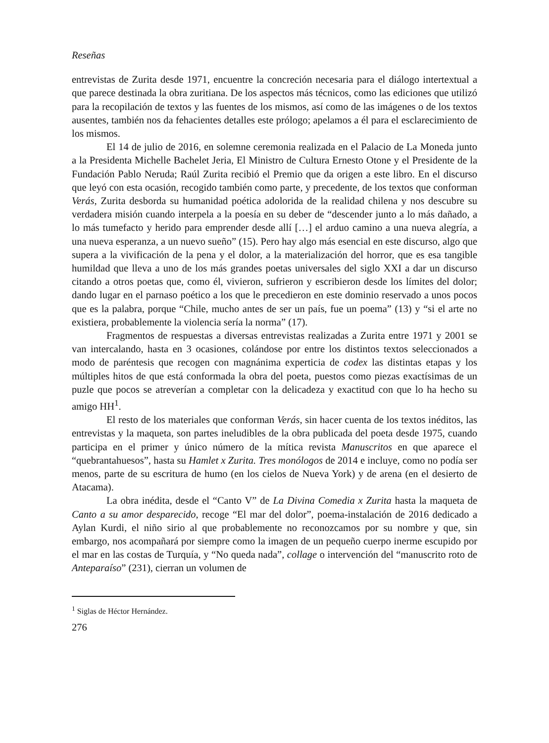Reseñas
entrevistas de Zurita desde 1971, encuentre la concreción necesaria para el diálogo intertextual a que parece destinada la obra zuritiana. De los aspectos más técnicos, como las ediciones que utilizó para la recopilación de textos y las fuentes de los mismos, así como de las imágenes o de los textos ausentes, también nos da fehacientes detalles este prólogo; apelamos a él para el esclarecimiento de los mismos.
El 14 de julio de 2016, en solemne ceremonia realizada en el Palacio de La Moneda junto a la Presidenta Michelle Bachelet Jeria, El Ministro de Cultura Ernesto Otone y el Presidente de la Fundación Pablo Neruda; Raúl Zurita recibió el Premio que da origen a este libro. En el discurso que leyó con esta ocasión, recogido también como parte, y precedente, de los textos que conforman Verás, Zurita desborda su humanidad poética adolorida de la realidad chilena y nos descubre su verdadera misión cuando interpela a la poesía en su deber de “descender junto a lo más dañado, a lo más tumefacto y herido para emprender desde allí […] el arduo camino a una nueva alegría, a una nueva esperanza, a un nuevo sueño” (15). Pero hay algo más esencial en este discurso, algo que supera a la vivificación de la pena y el dolor, a la materialización del horror, que es esa tangible humildad que lleva a uno de los más grandes poetas universales del siglo XXI a dar un discurso citando a otros poetas que, como él, vivieron, sufrieron y escribieron desde los límites del dolor; dando lugar en el parnaso poético a los que le precedieron en este dominio reservado a unos pocos que es la palabra, porque “Chile, mucho antes de ser un país, fue un poema” (13) y “si el arte no existiera, probablemente la violencia sería la norma” (17).
Fragmentos de respuestas a diversas entrevistas realizadas a Zurita entre 1971 y 2001 se van intercalando, hasta en 3 ocasiones, colándose por entre los distintos textos seleccionados a modo de paréntesis que recogen con magnánima experticia de codex las distintas etapas y los múltiples hitos de que está conformada la obra del poeta, puestos como piezas exactísimas de un puzle que pocos se atreverían a completar con la delicadeza y exactitud con que lo ha hecho su amigo HH<sup>1</sup>.
El resto de los materiales que conforman Verás, sin hacer cuenta de los textos inéditos, las entrevistas y la maqueta, son partes ineludibles de la obra publicada del poeta desde 1975, cuando participa en el primer y único número de la mítica revista Manuscritos en que aparece el “quebrantahuesos”, hasta su Hamlet x Zurita. Tres monólogos de 2014 e incluye, como no podía ser menos, parte de su escritura de humo (en los cielos de Nueva York) y de arena (en el desierto de Atacama).
La obra inédita, desde el “Canto V” de La Divina Comedia x Zurita hasta la maqueta de Canto a su amor desparecido, recoge “El mar del dolor”, poema-instalación de 2016 dedicado a Aylan Kurdi, el niño sirio al que probablemente no reconozcamos por su nombre y que, sin embargo, nos acompañará por siempre como la imagen de un pequeño cuerpo inerme escupido por el mar en las costas de Turquía, y “No queda nada”, collage o intervención del “manuscrito roto de Anteparaíso” (231), cierran un volumen de
<sup>1</sup> Siglas de Héctor Hernández.
276